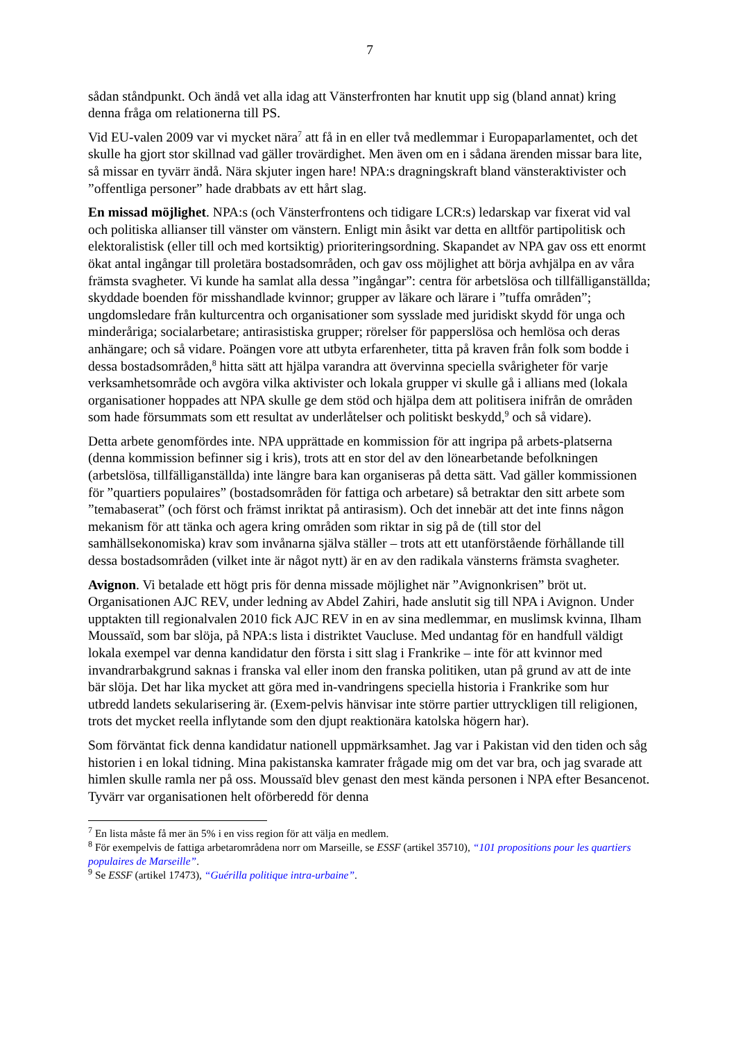7
sådan ståndpunkt. Och ändå vet alla idag att Vänsterfronten har knutit upp sig (bland annat) kring denna fråga om relationerna till PS.
Vid EU-valen 2009 var vi mycket nära<sup>7</sup> att få in en eller två medlemmar i Europaparlamentet, och det skulle ha gjort stor skillnad vad gäller trovärdighet. Men även om en i sådana ärenden missar bara lite, så missar en tyvärr ändå. Nära skjuter ingen hare! NPA:s dragningskraft bland vänsteraktivister och ”offentliga personer” hade drabbats av ett hårt slag.
En missad möjlighet. NPA:s (och Vänsterfrontens och tidigare LCR:s) ledarskap var fixerat vid val och politiska allianser till vänster om vänstern. Enligt min åsikt var detta en alltför partipolitisk och elektoralistisk (eller till och med kortsiktig) prioriteringsordning. Skapandet av NPA gav oss ett enormt ökat antal ingångar till proletära bostadsområden, och gav oss möjlighet att börja avhjälpa en av våra främsta svagheter. Vi kunde ha samlat alla dessa ”ingångar”: centra för arbetslösa och tillfälliganställda; skyddade boenden för misshandlade kvinnor; grupper av läkare och lärare i ”tuffa områden”; ungdomsledare från kulturcentra och organisationer som sysslade med juridiskt skydd för unga och minderåriga; socialarbetare; antirasistiska grupper; rörelser för papperslösa och hemlösa och deras anhängare; och så vidare. Poängen vore att utbyta erfarenheter, titta på kraven från folk som bodde i dessa bostadsområden,<sup>8</sup> hitta sätt att hjälpa varandra att övervinna speciella svårigheter för varje verksamhetsområde och avgöra vilka aktivister och lokala grupper vi skulle gå i allians med (lokala organisationer hoppades att NPA skulle ge dem stöd och hjälpa dem att politisera inifrån de områden som hade försummats som ett resultat av underlåtelser och politiskt beskydd,<sup>9</sup> och så vidare).
Detta arbete genomfördes inte. NPA upprättade en kommission för att ingripa på arbets-platserna (denna kommission befinner sig i kris), trots att en stor del av den lönearbetande befolkningen (arbetslösa, tillfälliganställda) inte längre bara kan organiseras på detta sätt. Vad gäller kommissionen för ”quartiers populaires” (bostadsområden för fattiga och arbetare) så betraktar den sitt arbete som ”temabaserat” (och först och främst inriktat på antirasism). Och det innebär att det inte finns någon mekanism för att tänka och agera kring områden som riktar in sig på de (till stor del samhällsekonomiska) krav som invånarna själva ställer – trots att ett utanförstående förhållande till dessa bostadsområden (vilket inte är något nytt) är en av den radikala vänsterns främsta svagheter.
Avignon. Vi betalade ett högt pris för denna missade möjlighet när ”Avignonkrisen” bröt ut. Organisationen AJC REV, under ledning av Abdel Zahiri, hade anslutit sig till NPA i Avignon. Under upptakten till regionalvalen 2010 fick AJC REV in en av sina medlemmar, en muslimsk kvinna, Ilham Moussaïd, som bar slöja, på NPA:s lista i distriktet Vaucluse. Med undantag för en handfull väldigt lokala exempel var denna kandidatur den första i sitt slag i Frankrike – inte för att kvinnor med invandrarbakgrund saknas i franska val eller inom den franska politiken, utan på grund av att de inte bär slöja. Det har lika mycket att göra med in-vandringens speciella historia i Frankrike som hur utbredd landets sekularisering är. (Exem-pelvis hänvisar inte större partier uttryckligen till religionen, trots det mycket reella inflytande som den djupt reaktionära katolska högern har).
Som förväntat fick denna kandidatur nationell uppmärksamhet. Jag var i Pakistan vid den tiden och såg historien i en lokal tidning. Mina pakistanska kamrater frågade mig om det var bra, och jag svarade att himlen skulle ramla ner på oss. Moussaïd blev genast den mest kända personen i NPA efter Besancenot. Tyvärr var organisationen helt oförberedd för denna
<sup>7</sup> En lista måste få mer än 5% i en viss region för att välja en medlem.
<sup>8</sup> För exempelvis de fattiga arbetarområdena norr om Marseille, se ESSF (artikel 35710), “101 propositions pour les quartiers populaires de Marseille”.
<sup>9</sup> Se ESSF (artikel 17473), “Guérilla politique intra-urbaine”.